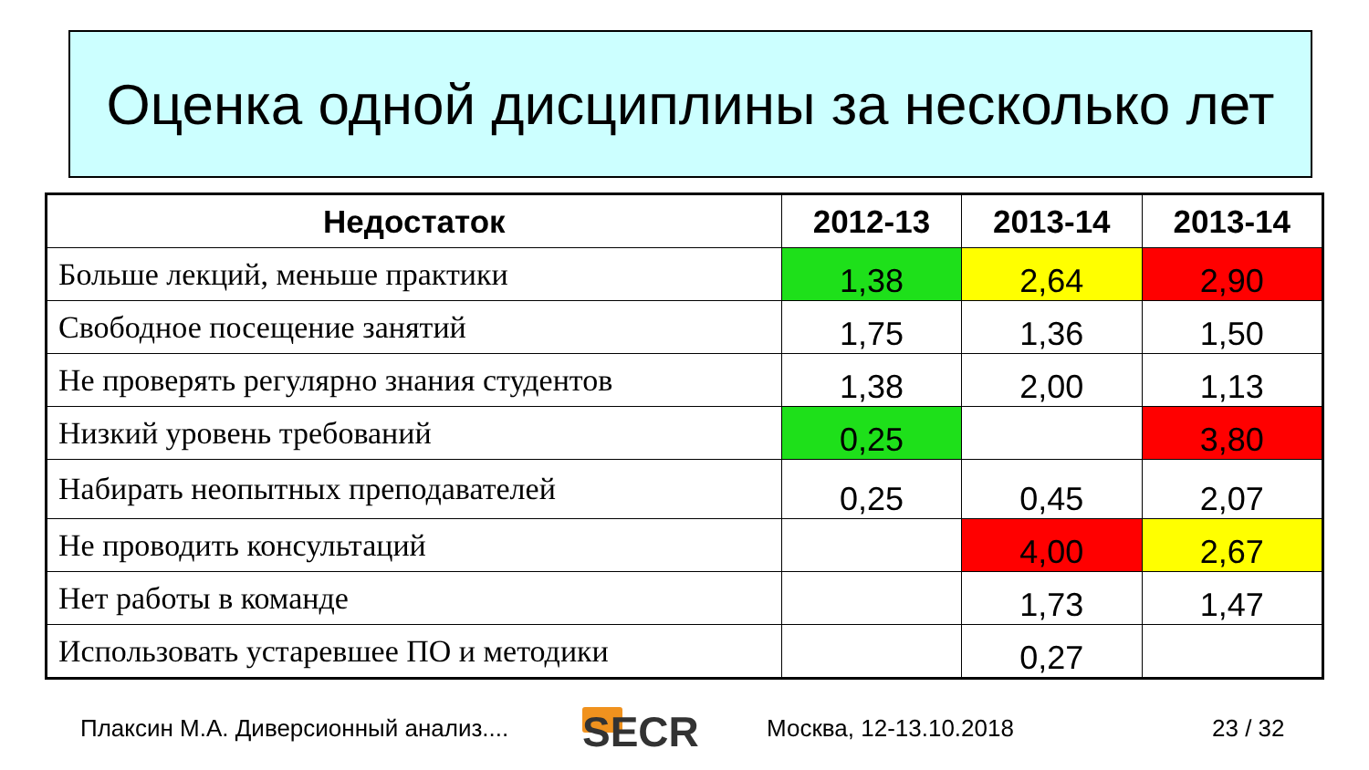Оценка одной дисциплины за несколько лет
| Недостаток | 2012-13 | 2013-14 | 2013-14 |
| --- | --- | --- | --- |
| Больше лекций, меньше практики | 1,38 | 2,64 | 2,90 |
| Свободное посещение занятий | 1,75 | 1,36 | 1,50 |
| Не проверять регулярно знания студентов | 1,38 | 2,00 | 1,13 |
| Низкий уровень требований | 0,25 | | 3,80 |
| Набирать неопытных преподавателей | 0,25 | 0,45 | 2,07 |
| Не проводить консультаций | | 4,00 | 2,67 |
| Нет работы в команде | | 1,73 | 1,47 |
| Использовать устаревшее ПО и методики | | 0,27 | |
Плаксин М.А. Диверсионный анализ.... SECR Москва, 12-13.10.2018 23 / 32